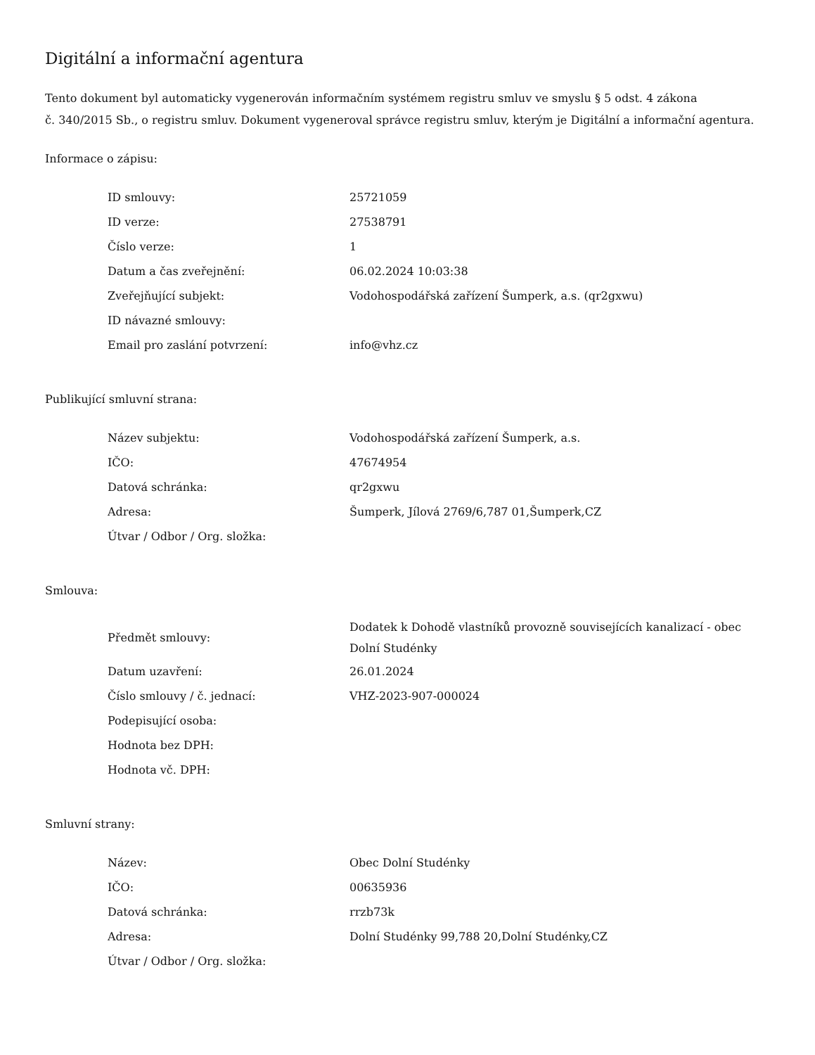Digitální a informační agentura
Tento dokument byl automaticky vygenerován informačním systémem registru smluv ve smyslu § 5 odst. 4 zákona
č. 340/2015 Sb., o registru smluv. Dokument vygeneroval správce registru smluv, kterým je Digitální a informační agentura.
Informace o zápisu:
| ID smlouvy: | 25721059 |
| ID verze: | 27538791 |
| Číslo verze: | 1 |
| Datum a čas zveřejnění: | 06.02.2024 10:03:38 |
| Zveřejňující subjekt: | Vodohospodářská zařízení Šumperk, a.s. (qr2gxwu) |
| ID návazné smlouvy: | |
| Email pro zaslání potvrzení: | info@vhz.cz |
Publikující smluvní strana:
| Název subjektu: | Vodohospodářská zařízení Šumperk, a.s. |
| IČO: | 47674954 |
| Datová schránka: | qr2gxwu |
| Adresa: | Šumperk, Jílová 2769/6,787 01,Šumperk,CZ |
| Útvar / Odbor / Org. složka: | |
Smlouva:
| Předmět smlouvy: | Dodatek k Dohodě vlastníků provozně souvisejících kanalizací - obec Dolní Studénky |
| Datum uzavření: | 26.01.2024 |
| Číslo smlouvy / č. jednací: | VHZ-2023-907-000024 |
| Podepisující osoba: | |
| Hodnota bez DPH: | |
| Hodnota vč. DPH: | |
Smluvní strany:
| Název: | Obec Dolní Studénky |
| IČO: | 00635936 |
| Datová schránka: | rrzb73k |
| Adresa: | Dolní Studénky 99,788 20,Dolní Studénky,CZ |
| Útvar / Odbor / Org. složka: | |